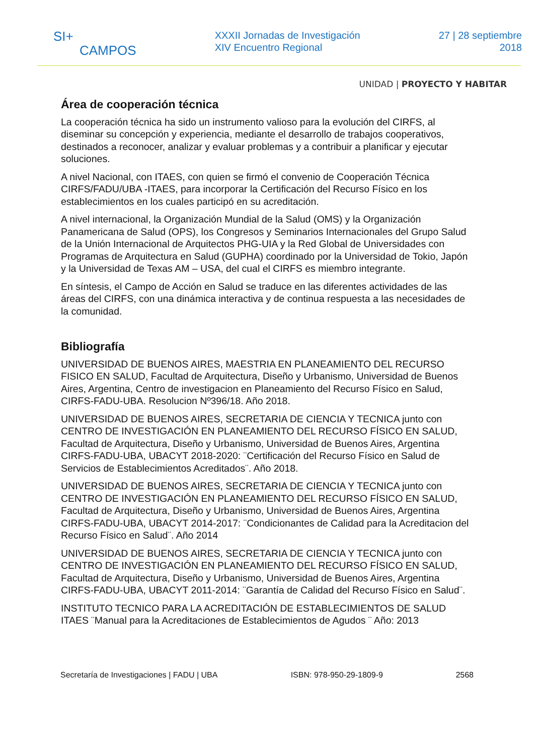SI+
CAMPOS
XXXII Jornadas de Investigación
XIV Encuentro Regional
27 | 28 septiembre
2018
UNIDAD | PROYECTO Y HABITAR
Área de cooperación técnica
La cooperación técnica ha sido un instrumento valioso para la evolución del CIRFS, al diseminar su concepción y experiencia, mediante el desarrollo de trabajos cooperativos, destinados a reconocer, analizar y evaluar problemas y a contribuir a planificar y ejecutar soluciones.
A nivel Nacional, con ITAES, con quien se firmó el convenio de Cooperación Técnica CIRFS/FADU/UBA -ITAES, para incorporar la Certificación del Recurso Físico en los establecimientos en los cuales participó en su acreditación.
A nivel internacional, la Organización Mundial de la Salud (OMS) y la Organización Panamericana de Salud (OPS), los Congresos y Seminarios Internacionales del Grupo Salud de la Unión Internacional de Arquitectos PHG-UIA y la Red Global de Universidades con Programas de Arquitectura en Salud (GUPHA) coordinado por la Universidad de Tokio, Japón y la Universidad de Texas AM – USA, del cual el CIRFS es miembro integrante.
En síntesis, el Campo de Acción en Salud se traduce en las diferentes actividades de las áreas del CIRFS, con una dinámica interactiva y de continua respuesta a las necesidades de la comunidad.
Bibliografía
UNIVERSIDAD DE BUENOS AIRES, MAESTRIA EN PLANEAMIENTO DEL RECURSO FISICO EN SALUD, Facultad de Arquitectura, Diseño y Urbanismo, Universidad de Buenos Aires, Argentina, Centro de investigacion en Planeamiento del Recurso Físico en Salud, CIRFS-FADU-UBA. Resolucion Nº396/18. Año 2018.
UNIVERSIDAD DE BUENOS AIRES, SECRETARIA DE CIENCIA Y TECNICA junto con CENTRO DE INVESTIGACIÓN EN PLANEAMIENTO DEL RECURSO FÍSICO EN SALUD, Facultad de Arquitectura, Diseño y Urbanismo, Universidad de Buenos Aires, Argentina CIRFS-FADU-UBA, UBACYT 2018-2020: ¨Certificación del Recurso Físico en Salud de Servicios de Establecimientos Acreditados¨. Año 2018.
UNIVERSIDAD DE BUENOS AIRES, SECRETARIA DE CIENCIA Y TECNICA junto con CENTRO DE INVESTIGACIÓN EN PLANEAMIENTO DEL RECURSO FÍSICO EN SALUD, Facultad de Arquitectura, Diseño y Urbanismo, Universidad de Buenos Aires, Argentina CIRFS-FADU-UBA, UBACYT 2014-2017: ¨Condicionantes de Calidad para la Acreditacion del Recurso Físico en Salud¨. Año 2014
UNIVERSIDAD DE BUENOS AIRES, SECRETARIA DE CIENCIA Y TECNICA junto con CENTRO DE INVESTIGACIÓN EN PLANEAMIENTO DEL RECURSO FÍSICO EN SALUD, Facultad de Arquitectura, Diseño y Urbanismo, Universidad de Buenos Aires, Argentina CIRFS-FADU-UBA, UBACYT 2011-2014: ¨Garantía de Calidad del Recurso Físico en Salud¨.
INSTITUTO TECNICO PARA LA ACREDITACIÓN DE ESTABLECIMIENTOS DE SALUD ITAES ¨Manual para la Acreditaciones de Establecimientos de Agudos ¨ Año: 2013
Secretaría de Investigaciones | FADU | UBA ISBN: 978-950-29-1809-9 2568